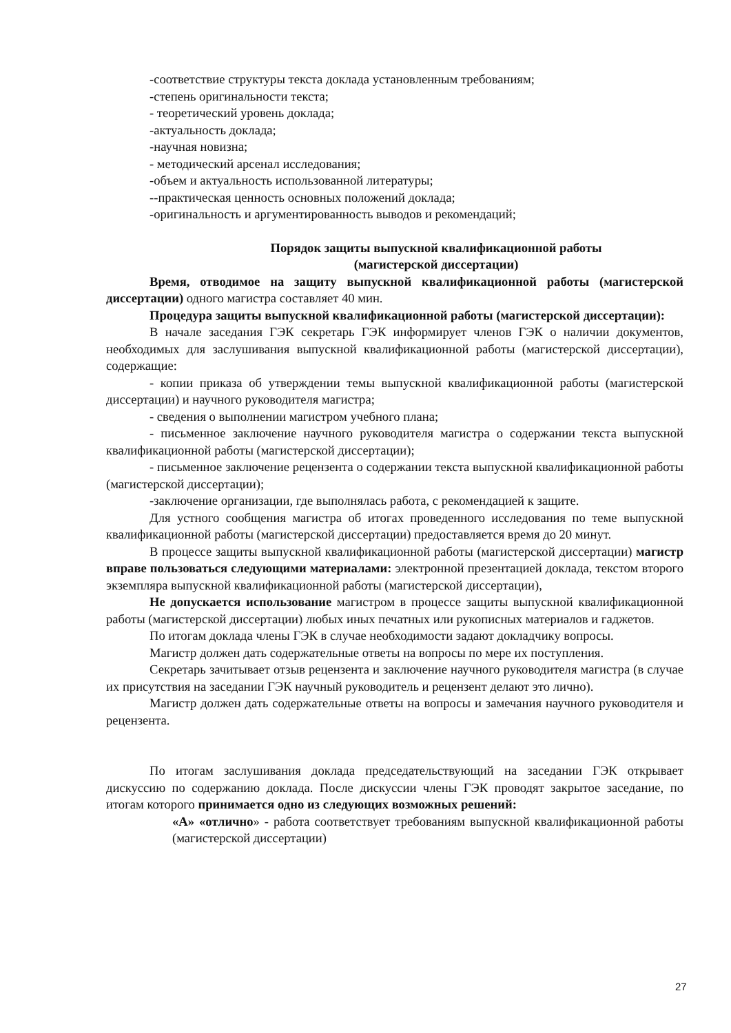-соответствие структуры текста доклада установленным требованиям;
-степень оригинальности текста;
- теоретический уровень доклада;
-актуальность доклада;
-научная новизна;
- методический арсенал исследования;
-объем и актуальность использованной литературы;
--практическая ценность основных положений доклада;
-оригинальность и аргументированность выводов и рекомендаций;
Порядок защиты выпускной квалификационной работы
(магистерской диссертации)
Время, отводимое на защиту выпускной квалификационной работы (магистерской диссертации) одного магистра составляет 40 мин.
Процедура защиты выпускной квалификационной работы (магистерской диссертации):
В начале заседания ГЭК секретарь ГЭК информирует членов ГЭК о наличии документов, необходимых для заслушивания выпускной квалификационной работы (магистерской диссертации), содержащие:
- копии приказа об утверждении темы выпускной квалификационной работы (магистерской диссертации) и научного руководителя магистра;
- сведения о выполнении магистром учебного плана;
- письменное заключение научного руководителя магистра о содержании текста выпускной квалификационной работы (магистерской диссертации);
- письменное заключение рецензента о содержании текста выпускной квалификационной работы (магистерской диссертации);
-заключение организации, где выполнялась работа, с рекомендацией к защите.
Для устного сообщения магистра об итогах проведенного исследования по теме выпускной квалификационной работы (магистерской диссертации) предоставляется время до 20 минут.
В процессе защиты выпускной квалификационной работы (магистерской диссертации) магистр вправе пользоваться следующими материалами: электронной презентацией доклада, текстом второго экземпляра выпускной квалификационной работы (магистерской диссертации),
Не допускается использование магистром в процессе защиты выпускной квалификационной работы (магистерской диссертации) любых иных печатных или рукописных материалов и гаджетов.
По итогам доклада члены ГЭК в случае необходимости задают докладчику вопросы.
Магистр должен дать содержательные ответы на вопросы по мере их поступления.
Секретарь зачитывает отзыв рецензента и заключение научного руководителя магистра (в случае их присутствия на заседании ГЭК научный руководитель и рецензент делают это лично).
Магистр должен дать содержательные ответы на вопросы и замечания научного руководителя и рецензента.
По итогам заслушивания доклада председательствующий на заседании ГЭК открывает дискуссию по содержанию доклада. После дискуссии члены ГЭК проводят закрытое заседание, по итогам которого принимается одно из следующих возможных решений:
«А» «отлично» - работа соответствует требованиям выпускной квалификационной работы (магистерской диссертации)
27